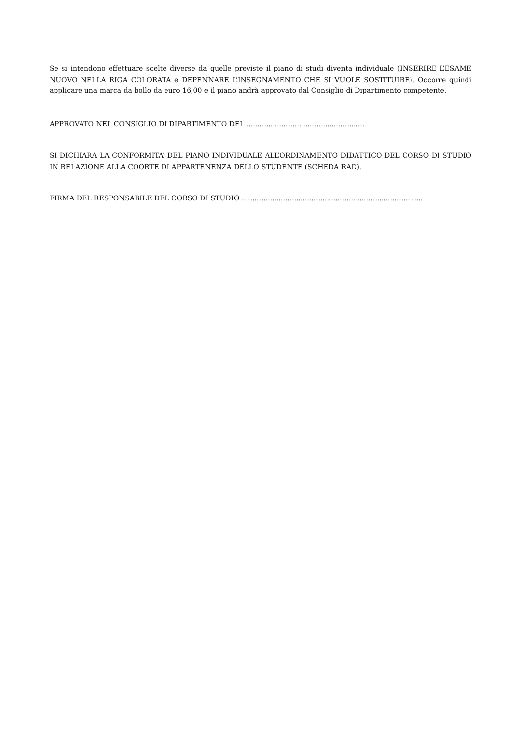Se si intendono effettuare scelte diverse da quelle previste il piano di studi diventa individuale (INSERIRE L’ESAME NUOVO NELLA RIGA COLORATA e DEPENNARE L’INSEGNAMENTO CHE SI VUOLE SOSTITUIRE). Occorre quindi applicare una marca da bollo da euro 16,00 e il piano andrà approvato dal Consiglio di Dipartimento competente.
APPROVATO NEL CONSIGLIO DI DIPARTIMENTO DEL ......................................................
SI DICHIARA LA CONFORMITA’ DEL PIANO INDIVIDUALE ALL’ORDINAMENTO DIDATTICO DEL CORSO DI STUDIO IN RELAZIONE ALLA COORTE DI APPARTENENZA DELLO STUDENTE (SCHEDA RAD).
FIRMA DEL RESPONSABILE DEL CORSO DI STUDIO ...................................................................................